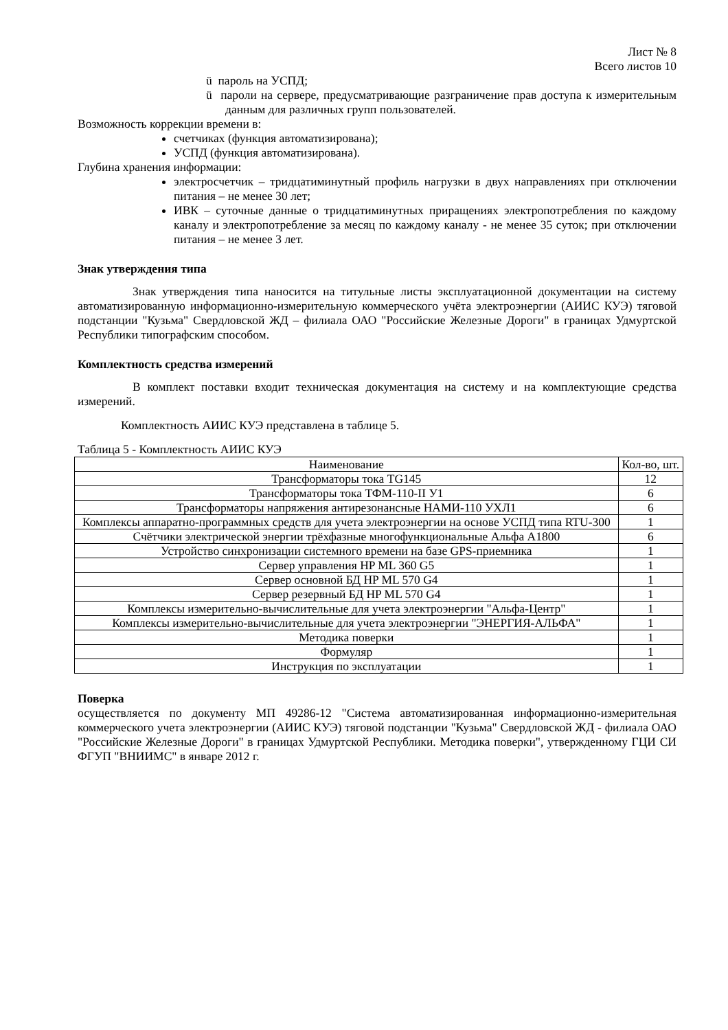Лист № 8
Всего листов 10
ü пароль на УСПД;
ü пароли на сервере, предусматривающие разграничение прав доступа к измерительным данным для различных групп пользователей.
Возможность коррекции времени в:
счетчиках (функция автоматизирована);
УСПД (функция автоматизирована).
Глубина хранения информации:
электросчетчик – тридцатиминутный профиль нагрузки в двух направлениях при отключении питания – не менее 30 лет;
ИВК – суточные данные о тридцатиминутных приращениях электропотребления по каждому каналу и электропотребление за месяц по каждому каналу - не менее 35 суток; при отключении питания – не менее 3 лет.
Знак утверждения типа
Знак утверждения типа наносится на титульные листы эксплуатационной документации на систему автоматизированную информационно-измерительную коммерческого учёта электроэнергии (АИИС КУЭ) тяговой подстанции "Кузьма" Свердловской ЖД – филиала ОАО "Российские Железные Дороги" в границах Удмуртской Республики типографским способом.
Комплектность средства измерений
В комплект поставки входит техническая документация на систему и на комплектующие средства измерений.
Комплектность АИИС КУЭ представлена в таблице 5.
Таблица 5 - Комплектность АИИС КУЭ
| Наименование | Кол-во, шт. |
| --- | --- |
| Трансформаторы тока TG145 | 12 |
| Трансформаторы тока ТФМ-110-II У1 | 6 |
| Трансформаторы напряжения антирезонансные НАМИ-110 УХЛ1 | 6 |
| Комплексы аппаратно-программных средств для учета электроэнергии на основе УСПД типа RTU-300 | 1 |
| Счётчики электрической энергии трёхфазные многофункциональные Альфа А1800 | 6 |
| Устройство синхронизации системного времени на базе GPS-приемника | 1 |
| Сервер управления HP ML 360 G5 | 1 |
| Сервер основной БД HP ML 570 G4 | 1 |
| Сервер резервный БД HP ML 570 G4 | 1 |
| Комплексы измерительно-вычислительные для учета электроэнергии "Альфа-Центр" | 1 |
| Комплексы измерительно-вычислительные для учета электроэнергии "ЭНЕРГИЯ-АЛЬФА" | 1 |
| Методика поверки | 1 |
| Формуляр | 1 |
| Инструкция по эксплуатации | 1 |
Поверка
осуществляется по документу МП 49286-12 "Система автоматизированная информационно-измерительная коммерческого учета электроэнергии (АИИС КУЭ) тяговой подстанции "Кузьма" Свердловской ЖД - филиала ОАО "Российские Железные Дороги" в границах Удмуртской Республики. Методика поверки", утвержденному ГЦИ СИ ФГУП "ВНИИМС" в январе 2012 г.